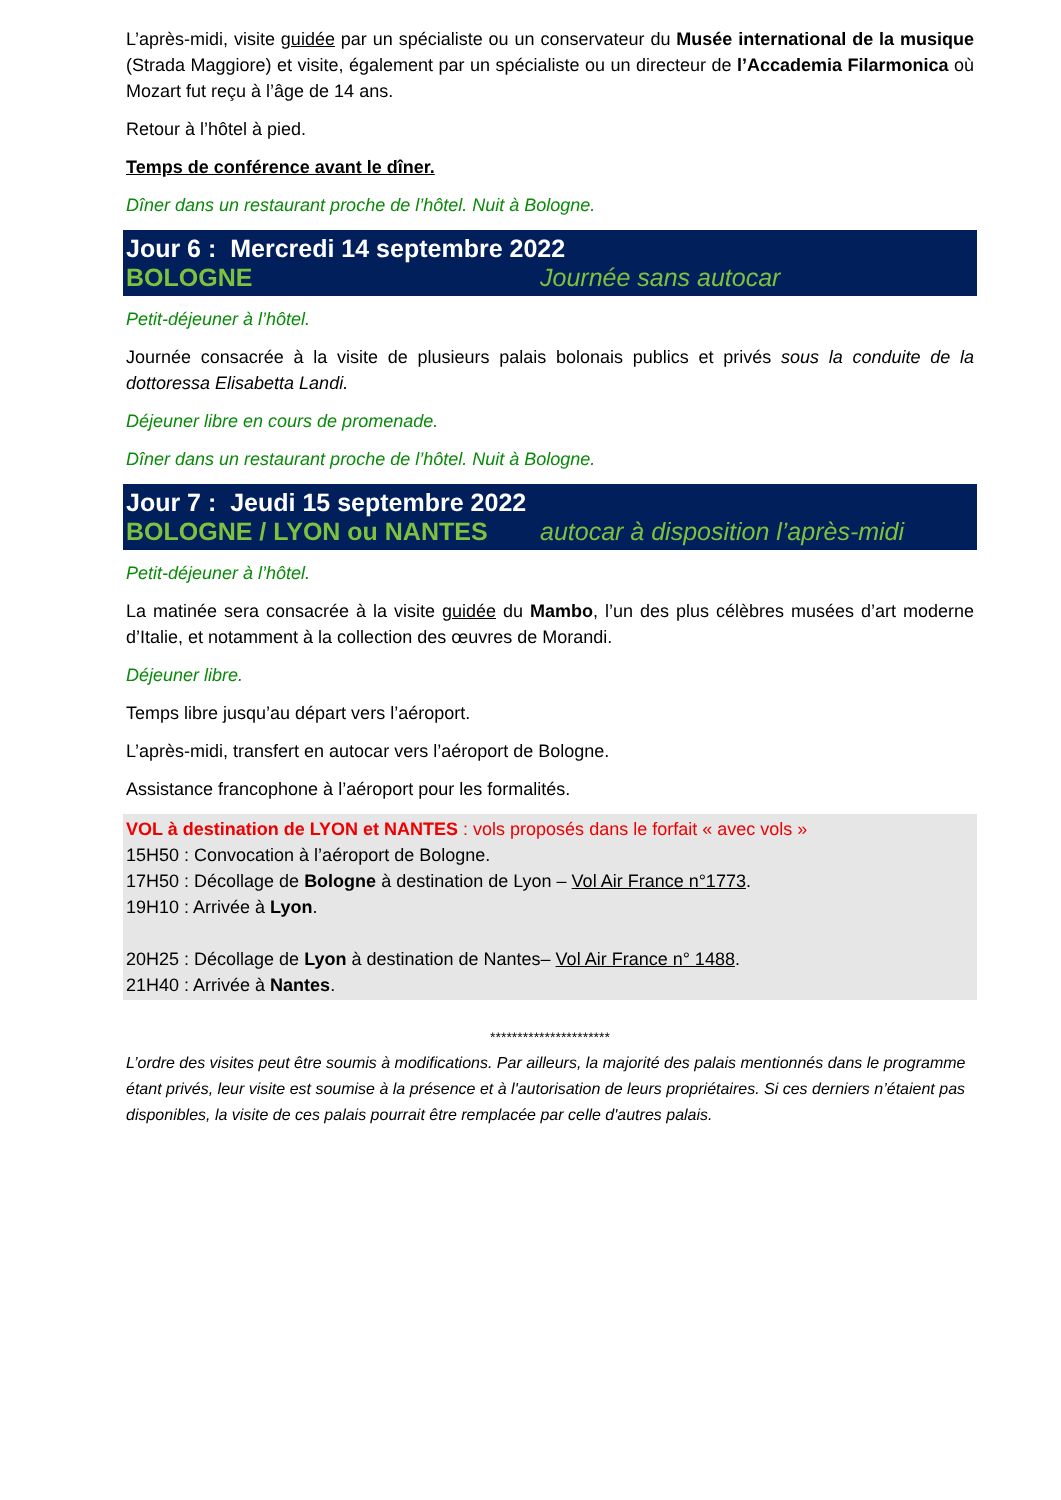L’après-midi, visite guidée par un spécialiste ou un conservateur du Musée international de la musique (Strada Maggiore) et visite, également par un spécialiste ou un directeur de l’Accademia Filarmonica où Mozart fut reçu à l’âge de 14 ans.
Retour à l’hôtel à pied.
Temps de conférence avant le dîner.
Dîner dans un restaurant proche de l’hôtel. Nuit à Bologne.
Jour 6 : Mercredi 14 septembre 2022
BOLOGNE Journée sans autocar
Petit-déjeuner à l’hôtel.
Journée consacrée à la visite de plusieurs palais bolonais publics et privés sous la conduite de la dottoressa Elisabetta Landi.
Déjeuner libre en cours de promenade.
Dîner dans un restaurant proche de l’hôtel. Nuit à Bologne.
Jour 7 : Jeudi 15 septembre 2022
BOLOGNE / LYON ou NANTES autocar à disposition l’après-midi
Petit-déjeuner à l’hôtel.
La matinée sera consacrée à la visite guidée du Mambo, l’un des plus célèbres musées d’art moderne d’Italie, et notamment à la collection des œuvres de Morandi.
Déjeuner libre.
Temps libre jusqu’au départ vers l’aéroport.
L’après-midi, transfert en autocar vers l’aéroport de Bologne.
Assistance francophone à l’aéroport pour les formalités.
VOL à destination de LYON et NANTES : vols proposés dans le forfait « avec vols »
15H50 : Convocation à l’aéroport de Bologne.
17H50 : Décollage de Bologne à destination de Lyon – Vol Air France n°1773.
19H10 : Arrivée à Lyon.
20H25 : Décollage de Lyon à destination de Nantes– Vol Air France n° 1488.
21H40 : Arrivée à Nantes.
**********************
L’ordre des visites peut être soumis à modifications. Par ailleurs, la majorité des palais mentionnés dans le programme étant privés, leur visite est soumise à la présence et à l'autorisation de leurs propriétaires. Si ces derniers n’étaient pas disponibles, la visite de ces palais pourrait être remplacée par celle d'autres palais.